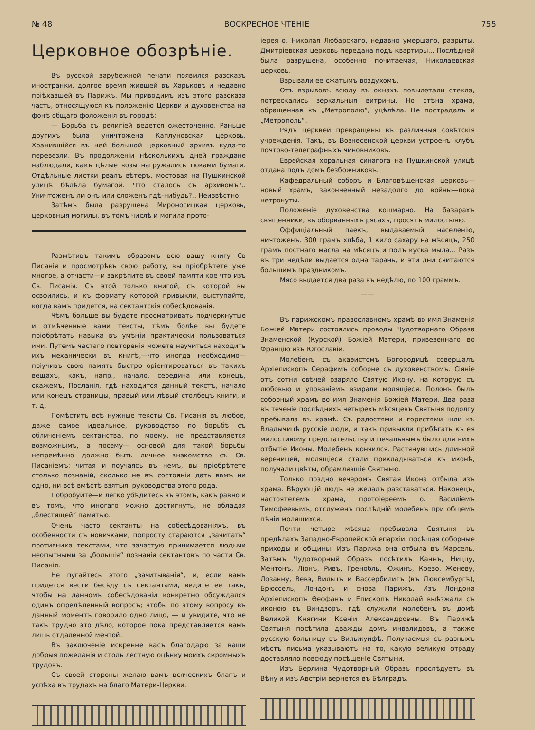№ 48 ВОСКРЕСНОЕ ЧТЕНІЕ 755
Церковное обозрѣніе.
Въ русской зарубежной печати появился разсказъ иностранки, долгое время жившей въ Харьковѣ и недавно пріѣхавшей въ Парижъ. Мы приводимъ изъ этого разсказа часть, относящуюся къ положенію Церкви и духовенства на фонѣ общаго фоложенія въ городѣ:
— Борьба съ религіей ведется ожесточенно. Раньше другихъ была уничтожена Каплуновская церковь. Хранившійся въ ней большой церковный архивъ куда-то перевезли. Въ продолженіи нѣсколькихъ дней граждане наблюдали, какъ цѣлые возы нагружались тюками бумаги. Отдѣльные листки рвалъ вѣтеръ, мостовая на Пушкинской улицѣ бѣлѣла бумагой. Что сталось съ архивомъ?.. Уничтоженъ ли онъ или сложенъ гдѣ-нибудь?.. Неизвѣстно.
Затѣмъ была разрушена Мироносицкая церковь, церковныя могилы, въ томъ числѣ и могила прото-
Размѣтивъ такимъ образомъ всю вашу книгу Св Писанія и просмотрѣвъ свою работу, вы пріобрѣтете уже многое, а отчасти—и закрѣпите въ своей памяти кое что изъ Св. Писанія. Съ этой только книгой, съ которой вы освоились, и къ формату которой привыкли, выступайте, когда вамъ придется, на сектантскія собесѣдованія.
Чѣмъ больше вы будете просматривать подчеркнутые и отмѣченные вами тексты, тѣмъ болѣе вы будете пріобрѣтать навыка въ умѣніи практически пользоваться ими. Путемъ частаго повторенія можете научиться находить ихъ механически въ книгѣ,—что иногда необходимо—пріучивъ свою память быстро оріентироваться въ такихъ вещахъ, какъ, напр., начало, середина или конецъ, скажемъ, Посланія, гдѣ находится данный текстъ, начало или конецъ страницы, правый или лѣвый столбецъ книги, и т. д.
Помѣстить всѣ нужные тексты Св. Писанія въ любое, даже самое идеальное, руководство по борьбѣ съ обличеніемъ сектанства, по моему, не представляется возможнымъ, а посему— основой для такой борьбы непремѣнно должно быть личное знакомство съ Св. Писаніемъ: читая и поучаясь въ немъ, вы пріобрѣтете столько познаній, сколько не въ состояніи дать вамъ ни одно, ни всѣ вмѣстѣ взятыя, руководства этого рода.
Побробуйте—и легко убѣдитесь въ этомъ, какъ равно и въ томъ, что многаго можно достигнуть, не обладая „блестящей“ памятью.
Очень часто сектанты на собесѣдованіяхъ, въ особенности съ новичками, попросту стараются „зачитать“ противника текстами, что зачастую принимается людьми неопытными за „большія“ познанія сектантовъ по части Св. Писанія.
Не пугайтесь этого „зачитыванія“, и, если вамъ придется вести бесѣду съ сектантами, ведите ее такъ, чтобы на данномъ собесѣдованіи конкретно обсуждался одинъ опредѣленный вопросъ; чтобы по этому вопросу въ данный моментъ говорило одно лицо, — и увидите, что не такъ трудно это дѣло, которое пока представляется вамъ лишь отдаленной мечтой.
Въ заключеніе искренне васъ благодарю за ваши добрыя пожеланія и столь лестную оцѣнку моихъ скромныхъ трудовъ.
Съ своей стороны желаю вамъ всяческихъ благъ и успѣха въ трудахъ на благо Матери-Церкви.
іерея о. Николая Любарскаго, недавно умершаго, разрыты. Дмитріевская церковь передана подъ квартиры... Послѣдней была разрушена, особенно почитаемая, Николаевская церковь.
Взрывали ее сжатымъ воздухомъ.
Отъ взрывовъ всюду въ окнахъ повылетали стекла, потрескались зеркальныя витрины. Но стѣна храма, обращенная къ „Метрополю“, уцѣлѣла. Не пострадалъ и „Метрополь“.
Рядъ церквей превращены въ различныя совѣтскія учрежденія. Такъ, въ Вознесенской церкви устроенъ клубъ почтово-телеграфныхъ чиновниковъ.
Еврейская хоральная синагога на Пушкинской улицѣ отдана подъ домъ безбожниковъ.
Кафедральный соборъ и Благовѣщенская церковь—новый храмъ, законченный незадолго до войны—пока нетронуты.
Положеніе духовенства кошмарно. На базарахъ священники, въ оборванныхъ рясахъ, просятъ милостыню.
Оффиціальный паекъ, выдаваемый населенію, ничтоженъ. 300 грамъ хлѣба, 1 кило сахару на мѣсяцъ, 250 грамъ постнаго масла на мѣсяцъ и полъ куска мыла... Разъ въ три недѣли выдается одна тарань, и эти дни считаются большимъ праздникомъ.
Мясо выдается два раза въ недѣлю, по 100 граммъ.
——
Въ парижскомъ православномъ храмѣ во имя Знаменія Божіей Матери состоялись проводы Чудотворнаго Образа Знаменской (Курской) Божіей Матери, привезеннаго во Францію изъ Югославіи.
Молебенъ съ акаѳистомъ Богородицѣ совершалъ Архіепископъ Серафимъ соборне съ духовенствомъ. Сіяніе отъ сотни свѣчей озаряло Святую Икону, на которую съ любовью и упованіемъ взирали молящіеся. Полонъ былъ соборный храмъ во имя Знаменія Божіей Матери. Два раза въ теченіе послѣднихъ четырехъ мѣсяцевъ Святыня подолгу пребывала въ храмѣ. Съ радостями и горестями шли къ Владычицѣ русскіе люди, и такъ привыкли прибѣгать къ ея милостивому предстательству и печальнымъ было для нихъ отбытіе Иконы. Молебенъ кончился. Растянувшись длинной вереницей, молящіеся стали прикладываться къ иконѣ, получали цвѣты, обрамлявшіе Святыню.
Только поздно вечеромъ Святая Икона отбыла изъ храма. Вѣрующій людъ не желалъ разставаться. Наконецъ, настоятелемъ храма, протоіереемъ о. Василіемъ Тимофеевымъ, отслуженъ послѣдній молебенъ при общемъ пѣніи молящихся.
Почти четыре мѣсяца пребывала Святыня въ предѣлахъ Западно-Европейской епархіи, посѣщая соборные приходы и общины. Изъ Парижа она отбыла въ Марсель. Затѣмъ Чудотворный Образъ посѣтилъ Каннъ, Ниццу, Ментонъ, Ліонъ, Ривъ, Гренобль, Южинъ, Крезо, Женеву, Лозанну, Вевэ, Вильцъ и Вассербилигъ (въ Люксембургѣ), Брюссель, Лондонъ и снова Парижъ. Изъ Лондона Архіепископъ Ѳеофанъ и Епископъ Николай выѣзжали съ иконою въ Виндзоръ, гдѣ служили молебенъ въ домѣ Великой Княгини Ксеніи Александровны. Въ Парижѣ Святыня посѣтила дважды домъ инвалидовъ, а также русскую больницу въ Вильжуифѣ. Получаемыя съ разныхъ мѣстъ письма указываютъ на то, какую великую отраду доставляло повсюду посѣщеніе Святыни.
Изъ Берлина Чудотворный Образъ прослѣдуетъ въ Вѣну и изъ Австріи вернется въ Бѣлградъ.